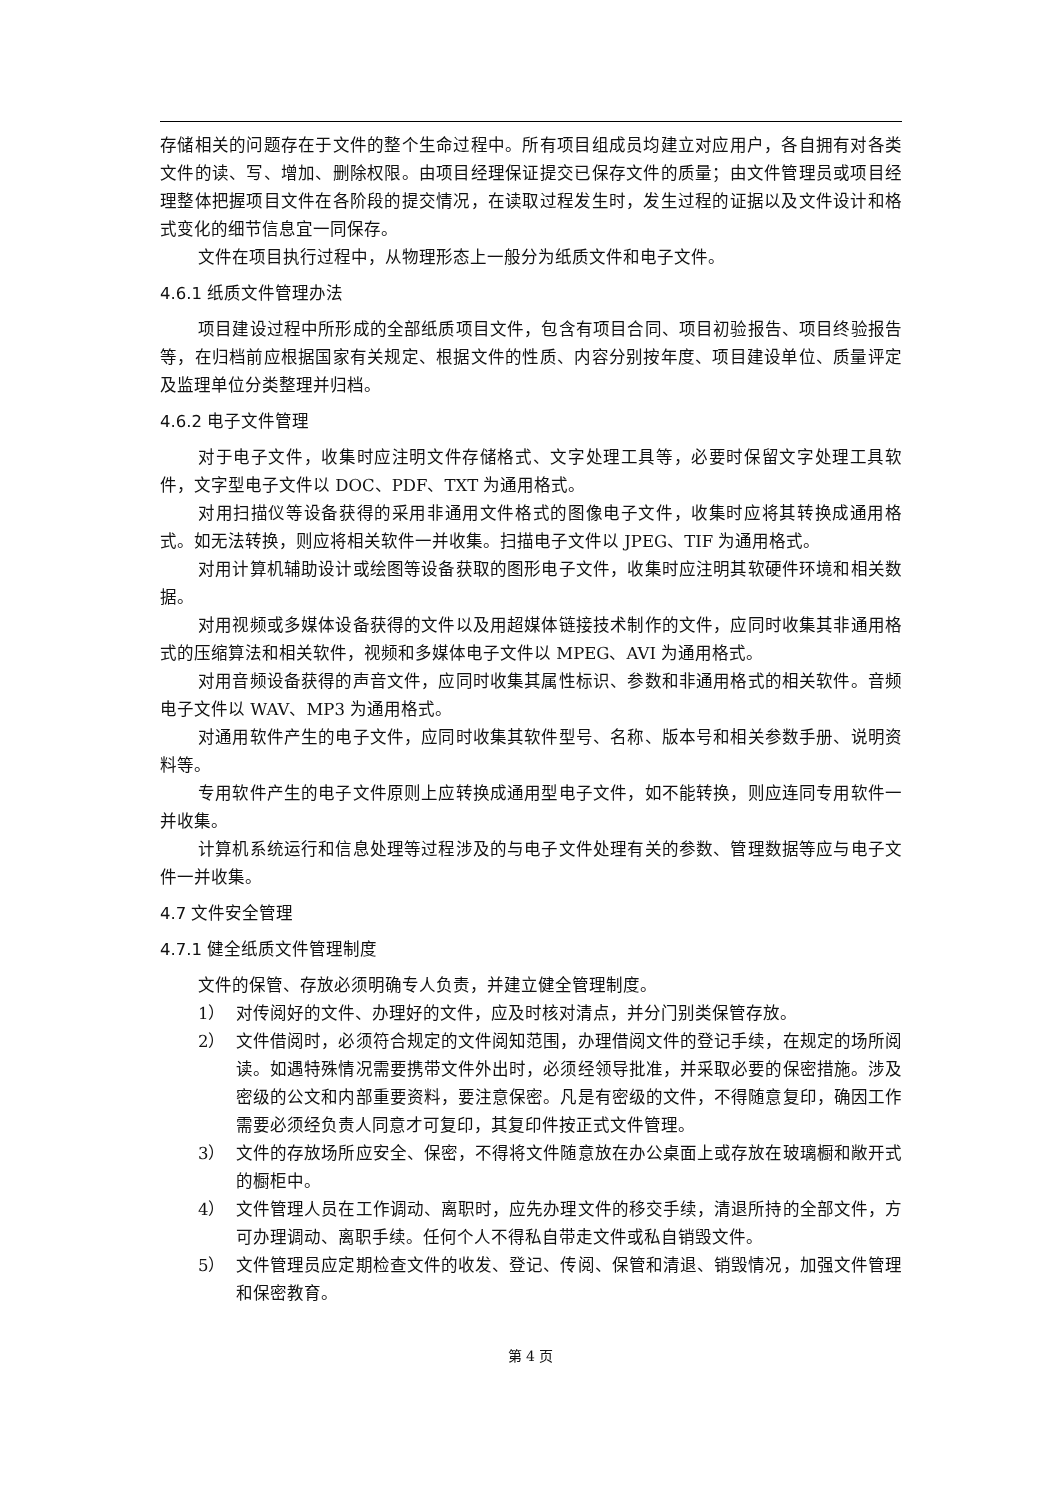存储相关的问题存在于文件的整个生命过程中。所有项目组成员均建立对应用户，各自拥有对各类文件的读、写、增加、删除权限。由项目经理保证提交已保存文件的质量；由文件管理员或项目经理整体把握项目文件在各阶段的提交情况，在读取过程发生时，发生过程的证据以及文件设计和格式变化的细节信息宜一同保存。
文件在项目执行过程中，从物理形态上一般分为纸质文件和电子文件。
4.6.1 纸质文件管理办法
项目建设过程中所形成的全部纸质项目文件，包含有项目合同、项目初验报告、项目终验报告等，在归档前应根据国家有关规定、根据文件的性质、内容分别按年度、项目建设单位、质量评定及监理单位分类整理并归档。
4.6.2 电子文件管理
对于电子文件，收集时应注明文件存储格式、文字处理工具等，必要时保留文字处理工具软件，文字型电子文件以 DOC、PDF、TXT 为通用格式。
对用扫描仪等设备获得的采用非通用文件格式的图像电子文件，收集时应将其转换成通用格式。如无法转换，则应将相关软件一并收集。扫描电子文件以 JPEG、TIF 为通用格式。
对用计算机辅助设计或绘图等设备获取的图形电子文件，收集时应注明其软硬件环境和相关数据。
对用视频或多媒体设备获得的文件以及用超媒体链接技术制作的文件，应同时收集其非通用格式的压缩算法和相关软件，视频和多媒体电子文件以 MPEG、AVI 为通用格式。
对用音频设备获得的声音文件，应同时收集其属性标识、参数和非通用格式的相关软件。音频电子文件以 WAV、MP3 为通用格式。
对通用软件产生的电子文件，应同时收集其软件型号、名称、版本号和相关参数手册、说明资料等。
专用软件产生的电子文件原则上应转换成通用型电子文件，如不能转换，则应连同专用软件一并收集。
计算机系统运行和信息处理等过程涉及的与电子文件处理有关的参数、管理数据等应与电子文件一并收集。
4.7 文件安全管理
4.7.1 健全纸质文件管理制度
文件的保管、存放必须明确专人负责，并建立健全管理制度。
1） 对传阅好的文件、办理好的文件，应及时核对清点，并分门别类保管存放。
2） 文件借阅时，必须符合规定的文件阅知范围，办理借阅文件的登记手续，在规定的场所阅读。如遇特殊情况需要携带文件外出时，必须经领导批准，并采取必要的保密措施。涉及密级的公文和内部重要资料，要注意保密。凡是有密级的文件，不得随意复印，确因工作需要必须经负责人同意才可复印，其复印件按正式文件管理。
3） 文件的存放场所应安全、保密，不得将文件随意放在办公桌面上或存放在玻璃橱和敞开式的橱柜中。
4） 文件管理人员在工作调动、离职时，应先办理文件的移交手续，清退所持的全部文件，方可办理调动、离职手续。任何个人不得私自带走文件或私自销毁文件。
5） 文件管理员应定期检查文件的收发、登记、传阅、保管和清退、销毁情况，加强文件管理和保密教育。
第 4 页